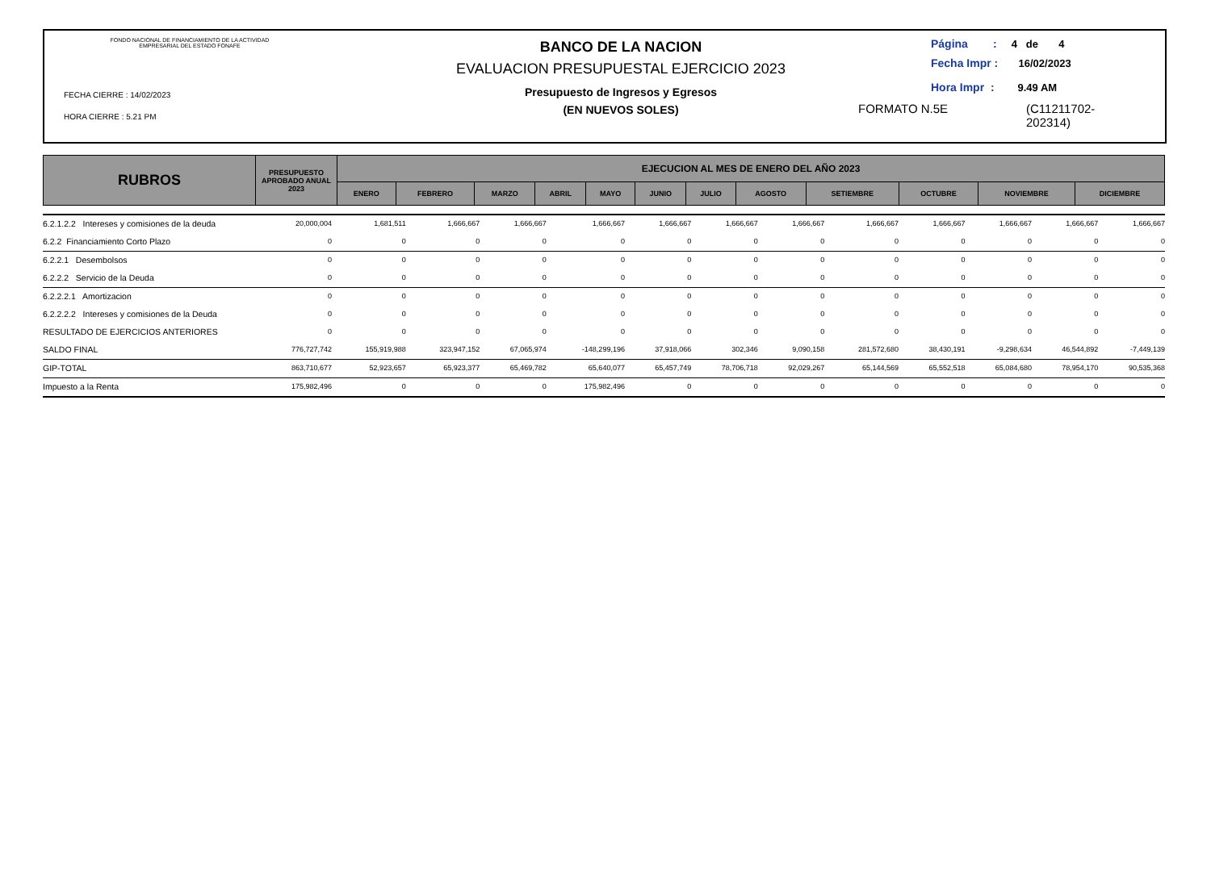FONDO NACIONAL DE FINANCIAMIENTO DE LA ACTIVIDAD
EMPRESARIAL DEL ESTADO FONAFE
FECHA CIERRE : 14/02/2023
HORA CIERRE : 5.21 PM
BANCO DE LA NACION
EVALUACION PRESUPUESTAL EJERCICIO 2023
Presupuesto de Ingresos y Egresos
(EN NUEVOS SOLES)
Página : 4 de 4
Fecha Impr : 16/02/2023
Hora Impr : 9.49 AM
FORMATO N.5E (C11211702-
202314)
| RUBROS | PRESUPUESTO APROBADO ANUAL 2023 | EJECUCION AL MES DE ENERO DEL AÑO 2023 | | | | | | | | | | | |
| --- | --- | --- | --- | --- | --- | --- | --- | --- | --- | --- | --- | --- | --- |
| | | ENERO | FEBRERO | MARZO | ABRIL | MAYO | JUNIO | JULIO | AGOSTO | SETIEMBRE | OCTUBRE | NOVIEMBRE | DICIEMBRE |
| 6.2.1.2.2 Intereses y comisiones de la deuda | 20,000,004 | 1,681,511 | 1,666,667 | 1,666,667 | 1,666,667 | 1,666,667 | 1,666,667 | 1,666,667 | 1,666,667 | 1,666,667 | 1,666,667 | 1,666,667 | 1,666,667 |
| 6.2.2 Financiamiento Corto Plazo | 0 | 0 | 0 | 0 | 0 | 0 | 0 | 0 | 0 | 0 | 0 | 0 | 0 |
| 6.2.2.1 Desembolsos | 0 | 0 | 0 | 0 | 0 | 0 | 0 | 0 | 0 | 0 | 0 | 0 | 0 |
| 6.2.2.2 Servicio de la Deuda | 0 | 0 | 0 | 0 | 0 | 0 | 0 | 0 | 0 | 0 | 0 | 0 | 0 |
| 6.2.2.2.1 Amortizacion | 0 | 0 | 0 | 0 | 0 | 0 | 0 | 0 | 0 | 0 | 0 | 0 | 0 |
| 6.2.2.2.2 Intereses y comisiones de la Deuda | 0 | 0 | 0 | 0 | 0 | 0 | 0 | 0 | 0 | 0 | 0 | 0 | 0 |
| RESULTADO DE EJERCICIOS ANTERIORES | 0 | 0 | 0 | 0 | 0 | 0 | 0 | 0 | 0 | 0 | 0 | 0 | 0 |
| SALDO FINAL | 776,727,742 | 155,919,988 | 323,947,152 | 67,065,974 | -148,299,196 | 37,918,066 | 302,346 | 9,090,158 | 281,572,680 | 38,430,191 | -9,298,634 | 46,544,892 | -7,449,139 |
| GIP-TOTAL | 863,710,677 | 52,923,657 | 65,923,377 | 65,469,782 | 65,640,077 | 65,457,749 | 78,706,718 | 92,029,267 | 65,144,569 | 65,552,518 | 65,084,680 | 78,954,170 | 90,535,368 |
| Impuesto a la Renta | 175,982,496 | 0 | 0 | 0 | 175,982,496 | 0 | 0 | 0 | 0 | 0 | 0 | 0 | 0 |